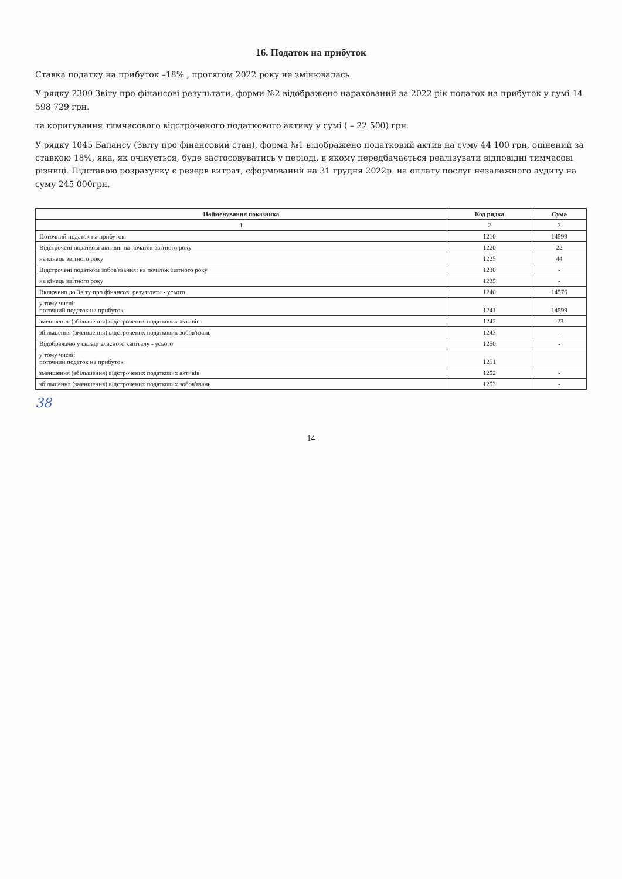16. Податок на прибуток
Ставка податку на прибуток –18% , протягом 2022 року не змінювалась.
У рядку 2300 Звіту про фінансові результати, форми №2 відображено нарахований за 2022 рік податок на прибуток у сумі 14 598 729 грн.
та коригування тимчасового відстроченого податкового активу у сумі ( – 22 500) грн.
У рядку 1045 Балансу (Звіту про фінансовий стан), форма №1 відображено податковий актив на суму 44 100 грн, оцінений за ставкою 18%, яка, як очікується, буде застосовуватись у періоді, в якому передбачається реалізувати відповідні тимчасові різниці. Підставою розрахунку є резерв витрат, сформований на 31 грудня 2022р. на оплату послуг незалежного аудиту на суму 245 000грн.
| Найменування показника | Код рядка | Сума |
| --- | --- | --- |
| 1 | 2 | 3 |
| Поточний податок на прибуток | 1210 | 14599 |
| Відстрочені податкові активи: на початок звітного року | 1220 | 22 |
| на кінець звітного року | 1225 | 44 |
| Відстрочені податкові зобов'язання: на початок звітного року | 1230 | - |
| на кінець звітного року | 1235 | - |
| Включено до Звіту про фінансові результати - усього | 1240 | 14576 |
| у тому числі: поточний податок на прибуток | 1241 | 14599 |
| зменшення (збільшення) відстрочених податкових активів | 1242 | -23 |
| збільшення (зменшення) відстрочених податкових зобов'язань | 1243 | - |
| Відображено у складі власного капіталу - усього | 1250 | - |
| у тому числі: поточний податок на прибуток | 1251 | |
| зменшення (збільшення) відстрочених податкових активів | 1252 | - |
| збільшення (зменшення) відстрочених податкових зобов'язань | 1253 | - |
38
14